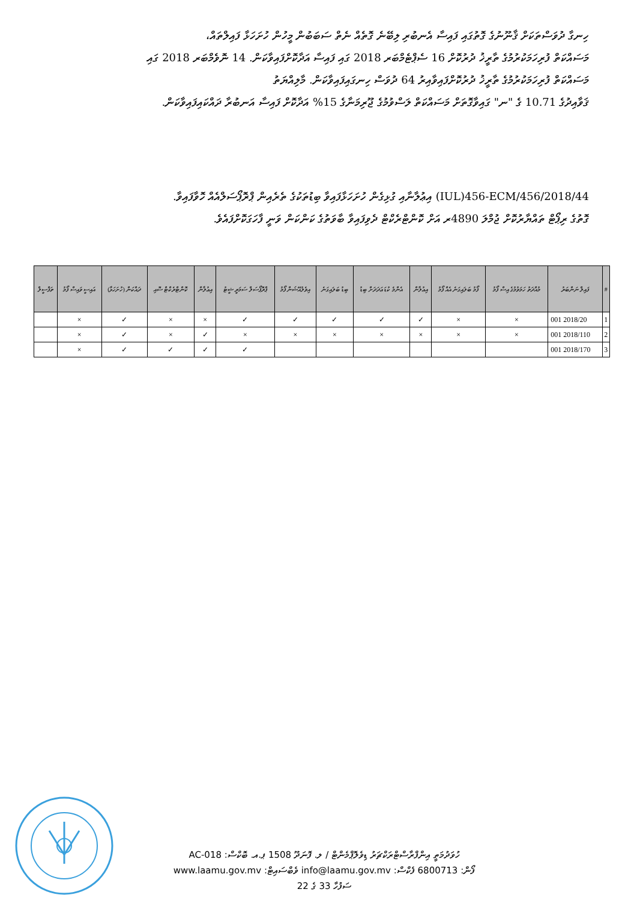ހިނގާ ދުވަސްތަކަށް ޤާނޫނުގެ ގޮތުގައި ފައިސާ އެނބުރި ލިބޭނެ ގޮތެއް ނެތް ސަބަބުން މީހުން ހުށަހަޅާ ފައިލްތައް،
މަސައްކަތް ފުރިހަމަކުރުމުގެ ތާރީޚު ދުރުކޮށް 16 ސެޕްޓެމްބަރ 2018 ގައި ފައިސާ އަދާކޮށްފައިވާކަން. 14 ނޮވެމްބަރ 2018 ގައި
މަސައްކަތް ފުރިހަމަކުރުމުގެ ތާރީޚު ދުރުކޮށްފައިވާއިރު 64 ދުވަސް ހިނގައިފައިވާކަން. މާލިއްޔަތު
ޤަވާއިދުގެ 10.71 ގެ "ނ" ގައިވާގޮތަށް މަސައްކަތް ލަސްވުމުގެ ޖޫރިމަނާގެ 15% އަދާކޮށް ފައިސާ އަނބުރާ ދައްކައިފައިވާކަން.
IUL)456-ECM/456/2018/44) އިޢުލާނާއި ގުޅިގެން ހުށަހަޅާފައިވާ ބިޑުތަކުގެ ތެރެއިން ޕްރޮޕޯސަލްއެއް ހޮވާފައިވާ.
ގޮތުގެ ރިޕޯޓް ތައްޔާރުކޮށް ޖުމްލަ 4890ރ އަށް ކޮންޓްރެކްޓް ދެވިފައިވާ ބާވަތުގެ ކަންކަން ވަނީ ފާހަގަކޮށްފައެވެ.
| # | ފައިލް ނަންބަރު | މުއްދަތު ހަމަވުމުގެ އިސް ފޯމު | ފޯމު ބަލައިގަނެ އެއް ފޯމު | އިޢުލާން | އެންމެ ކުޑަ ޢަދަދަށް ބިޑު | ބިޑު ބަލައިގަނެ | އިވެލުއޭޝަން ފޯމު | ޕްރޮޕޯސަލް ސަމަރީ ޝީޓު | އިޢުލާން | ކޮންޓްރެކްޓް ސޮއި | ދައްކަން (ހުށަހަޅާ) | އައިސީ ވައިސް ފޯމު | ތަފްސީލް |
| --- | --- | --- | --- | --- | --- | --- | --- | --- | --- | --- | --- | --- | --- |
| 1 | 2018/20 001 | × | × | ✓ | ✓ | ✓ | ✓ | ✓ | × | × | ✓ | × | |
| 2 | 2018/110 001 | × | × | × | × | × | × | × | ✓ | × | ✓ | × | |
| 3 | 2018/170 001 | | | | | | | ✓ | ✓ | ✓ | ✓ | × | |
ހުވަދުމަތީ އިންފްރާސްޓްރަކްޗަރު ޑިވެލޮޕްމެންޓް / ލ. ފޮނަދޫ 1508 ޕ.އ. ބޮކްސް: AC-018
ފޯން: 6800713 ފެކްސް: info@laamu.gov.mv ވެބްސައިޓް: www.laamu.gov.mv
ސަފުހާ 33 ގެ 22